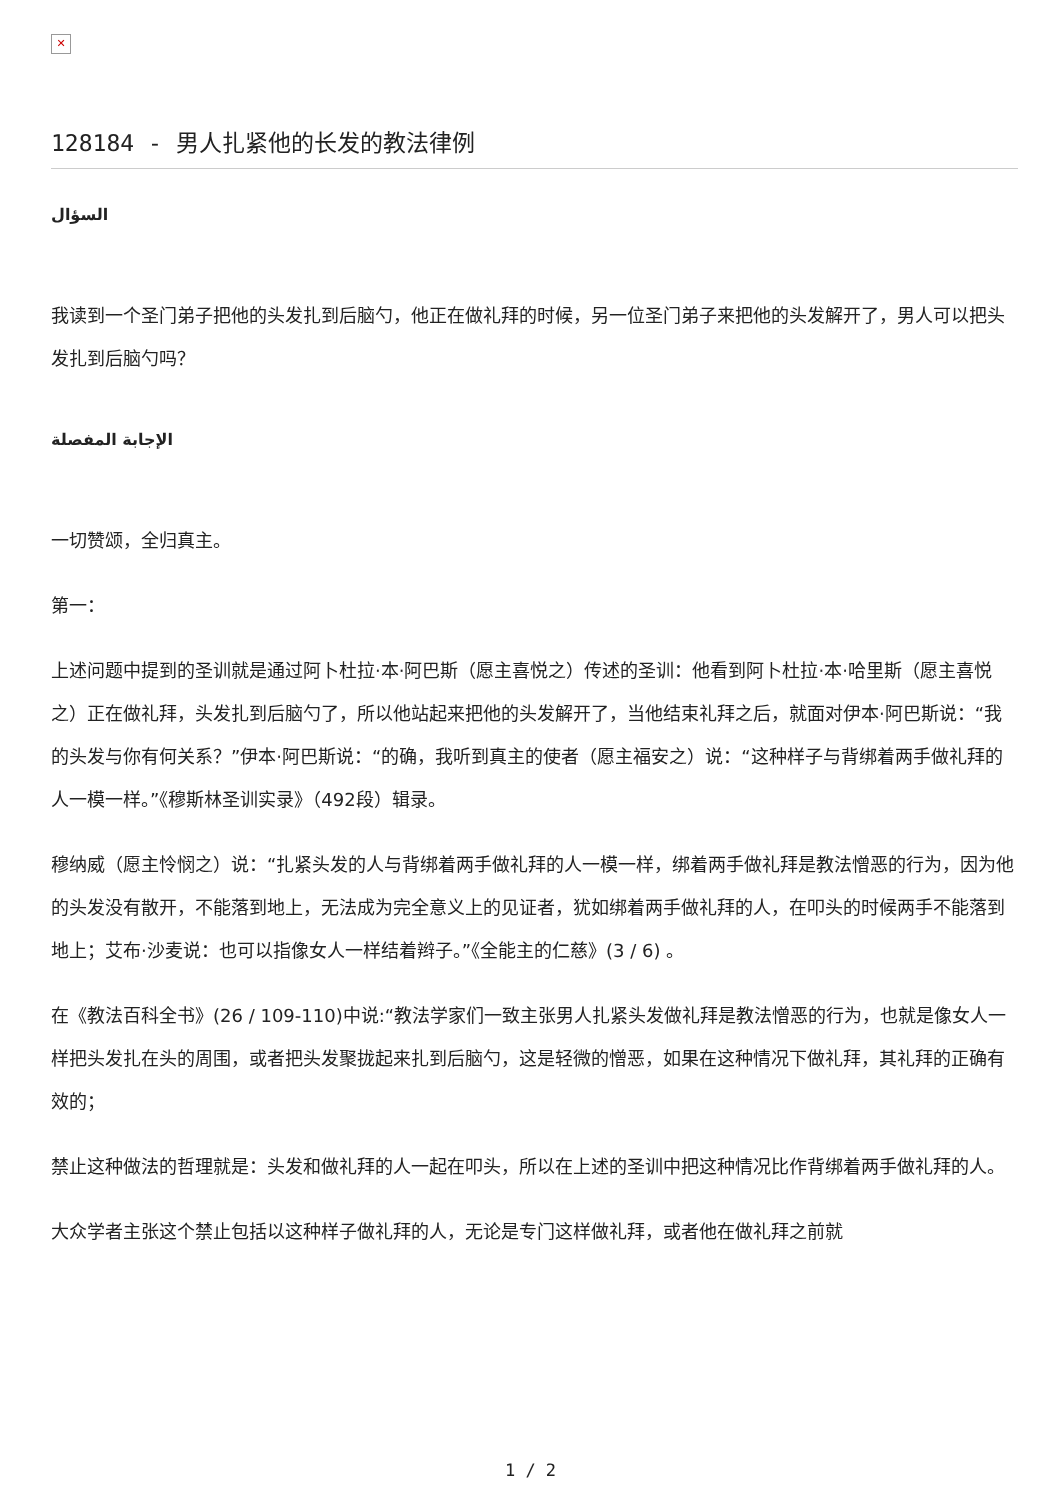✕
128184 - 男人扎紧他的长发的教法律例
السؤال
我读到一个圣门弟子把他的头发扎到后脑勺，他正在做礼拜的时候，另一位圣门弟子来把他的头发解开了，男人可以把头发扎到后脑勺吗？
الإجابة المفصلة
一切赞颂，全归真主。
第一：
上述问题中提到的圣训就是通过阿卜杜拉·本·阿巴斯（愿主喜悦之）传述的圣训：他看到阿卜杜拉·本·哈里斯（愿主喜悦之）正在做礼拜，头发扎到后脑勺了，所以他站起来把他的头发解开了，当他结束礼拜之后，就面对伊本·阿巴斯说：“我的头发与你有何关系？”伊本·阿巴斯说：“的确，我听到真主的使者（愿主福安之）说：“这种样子与背绑着两手做礼拜的人一模一样。”《穆斯林圣训实录》（492段）辑录。
穆纳威（愿主怜悯之）说：“扎紧头发的人与背绑着两手做礼拜的人一模一样，绑着两手做礼拜是教法憎恶的行为，因为他的头发没有散开，不能落到地上，无法成为完全意义上的见证者，犹如绑着两手做礼拜的人，在叩头的时候两手不能落到地上；艾布·沙麦说：也可以指像女人一样结着辫子。”《全能主的仁慈》(3 / 6) 。
在《教法百科全书》(26 / 109-110)中说:“教法学家们一致主张男人扎紧头发做礼拜是教法憎恶的行为，也就是像女人一样把头发扎在头的周围，或者把头发聚拢起来扎到后脑勺，这是轻微的憎恶，如果在这种情况下做礼拜，其礼拜的正确有效的；
禁止这种做法的哲理就是：头发和做礼拜的人一起在叩头，所以在上述的圣训中把这种情况比作背绑着两手做礼拜的人。
大众学者主张这个禁止包括以这种样子做礼拜的人，无论是专门这样做礼拜，或者他在做礼拜之前就
1 / 2